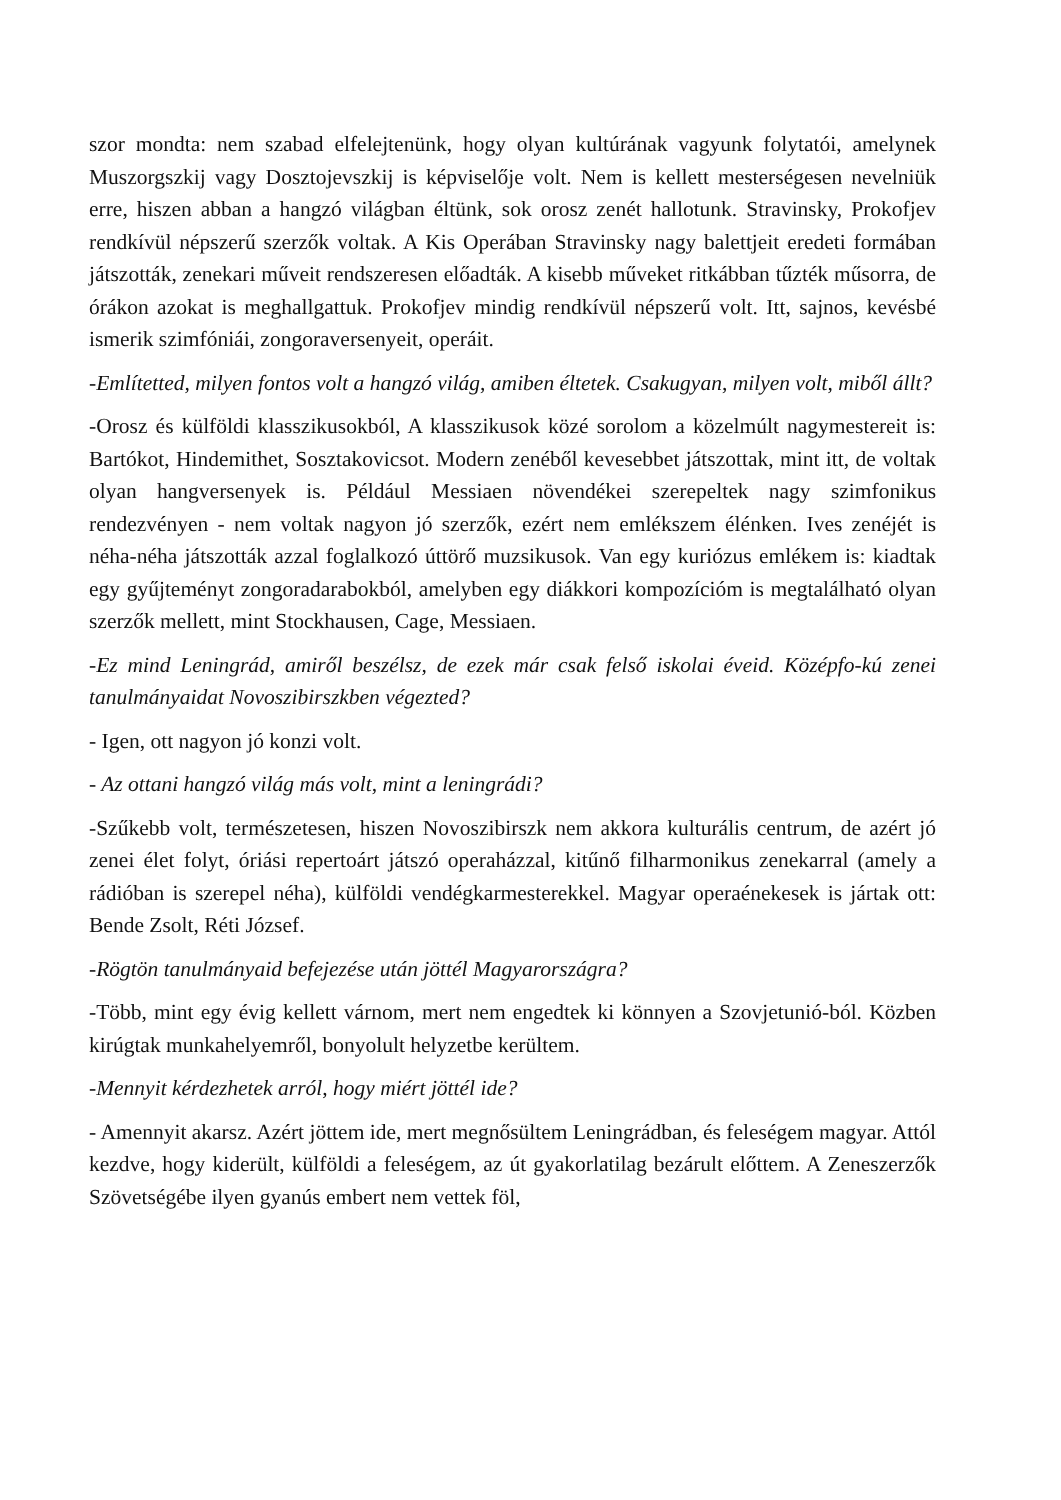szor mondta: nem szabad elfelejtenünk, hogy olyan kultúrának vagyunk folytatói, amelynek Muszorgszkij vagy Dosztojevszkij is képviselője volt. Nem is kellett mesterségesen nevelniük erre, hiszen abban a hangzó világban éltünk, sok orosz zenét hallotunk. Stravinsky, Prokofjev rendkívül népszerű szerzők voltak. A Kis Operában Stravinsky nagy balettjeit eredeti formában játszották, zenekari műveit rendszeresen előadták. A kisebb műveket ritkábban tűzték műsorra, de órákon azokat is meghallgattuk. Prokofjev mindig rendkívül népszerű volt. Itt, sajnos, kevésbé ismerik szimfóniái, zongoraversenyeit, operáit.
-Említetted, milyen fontos volt a hangzó világ, amiben éltetek. Csakugyan, milyen volt, miből állt?
-Orosz és külföldi klasszikusokból, A klasszikusok közé sorolom a közelmúlt nagymestereit is: Bartókot, Hindemithet, Sosztakovicsot. Modern zenéből kevesebbet játszottak, mint itt, de voltak olyan hangversenyek is. Például Messiaen növendékei szerepeltek nagy szimfonikus rendezvényen - nem voltak nagyon jó szerzők, ezért nem emlékszem élénken. Ives zenéjét is néha-néha játszották azzal foglalkozó úttörő muzsikusok. Van egy kuriózus emlékem is: kiadtak egy gyűjteményt zongoradarabokból, amelyben egy diákkori kompozícióm is megtalálható olyan szerzők mellett, mint Stockhausen, Cage, Messiaen.
-Ez mind Leningrád, amiről beszélsz, de ezek már csak felső iskolai éveid. Középfo-kú zenei tanulmányaidat Novoszibirszkben végezted?
- Igen, ott nagyon jó konzi volt.
- Az ottani hangzó világ más volt, mint a leningrádi?
-Szűkebb volt, természetesen, hiszen Novoszibirszk nem akkora kulturális centrum, de azért jó zenei élet folyt, óriási repertoárt játszó operaházzal, kitűnő filharmonikus zenekarral (amely a rádióban is szerepel néha), külföldi vendégkarmesterekkel. Magyar operaénekesek is jártak ott: Bende Zsolt, Réti József.
-Rögtön tanulmányaid befejezése után jöttél Magyarországra?
-Több, mint egy évig kellett várnom, mert nem engedtek ki könnyen a Szovjetunió-ból. Közben kirúgtak munkahelyemről, bonyolult helyzetbe kerültem.
-Mennyit kérdezhetek arról, hogy miért jöttél ide?
- Amennyit akarsz. Azért jöttem ide, mert megnősültem Leningrádban, és feleségem magyar. Attól kezdve, hogy kiderült, külföldi a feleségem, az út gyakorlatilag bezárult előttem. A Zeneszerzők Szövetségébe ilyen gyanús embert nem vettek föl,